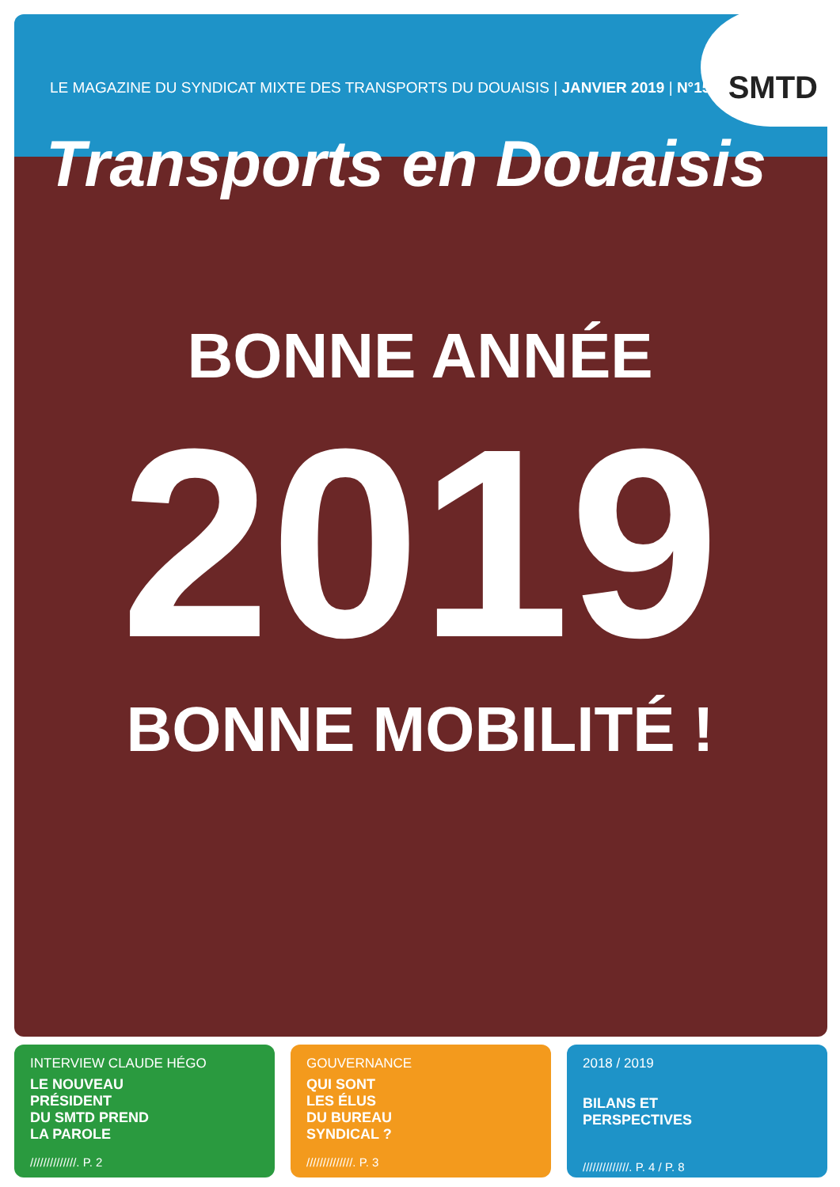SMTD
LE MAGAZINE DU SYNDICAT MIXTE DES TRANSPORTS DU DOUAISIS | JANVIER 2019 | N°15
Transports en Douaisis
BONNE ANNÉE
2019
BONNE MOBILITÉ !
INTERVIEW CLAUDE HÉGO
LE NOUVEAU
PRÉSIDENT
DU SMTD PREND
LA PAROLE
//////////////. P. 2
GOUVERNANCE
QUI SONT
LES ÉLUS
DU BUREAU
SYNDICAL ?
//////////////. P. 3
2018 / 2019
BILANS ET
PERSPECTIVES
//////////////. P. 4 / P. 8